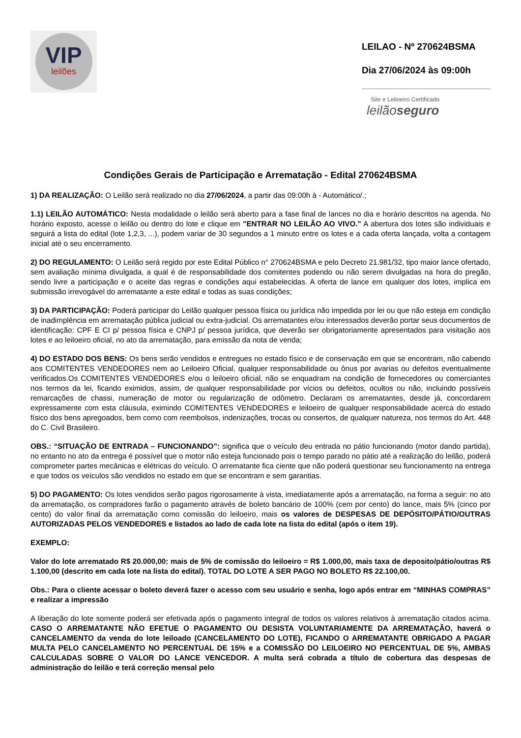VIP
leilões
LEILAO - Nº 270624BSMA
Dia 27/06/2024 às 09:00h
Site e Leiloeiro Certificado
leilãoseguro
Condições Gerais de Participação e Arrematação - Edital 270624BSMA
1) DA REALIZAÇÃO: O Leilão será realizado no dia 27/06/2024, a partir das 09:00h à - Automático/.;
1.1) LEILÃO AUTOMÁTICO: Nesta modalidade o leilão será aberto para a fase final de lances no dia e horário descritos na agenda. No horário exposto, acesse o leilão ou dentro do lote e clique em "ENTRAR NO LEILÃO AO VIVO." A abertura dos lotes são individuais e seguirá a lista do edital (lote 1,2,3, ...), podem variar de 30 segundos a 1 minuto entre os lotes e a cada oferta lançada, volta a contagem inicial até o seu encerramento.
2) DO REGULAMENTO: O Leilão será regido por este Edital Público n° 270624BSMA e pelo Decreto 21.981/32, tipo maior lance ofertado, sem avaliação mínima divulgada, a qual é de responsabilidade dos comitentes podendo ou não serem divulgadas na hora do pregão, sendo livre a participação e o aceite das regras e condições aqui estabelecidas. A oferta de lance em qualquer dos lotes, implica em submissão irrevogável do arrematante a este edital e todas as suas condições;
3) DA PARTICIPAÇÃO: Poderá participar do Leilão qualquer pessoa física ou jurídica não impedida por lei ou que não esteja em condição de inadimplência em arrematação pública judicial ou extra-judicial. Os arrematantes e/ou interessados deverão portar seus documentos de identificação: CPF E CI p/ pessoa física e CNPJ p/ pessoa jurídica, que deverão ser obrigatoriamente apresentados para visitação aos lotes e ao leiloeiro oficial, no ato da arrematação, para emissão da nota de venda;
4) DO ESTADO DOS BENS: Os bens serão vendidos e entregues no estado físico e de conservação em que se encontram, não cabendo aos COMITENTES VENDEDORES nem ao Leiloeiro Oficial, qualquer responsabilidade ou ônus por avarias ou defeitos eventualmente verificados.Os COMITENTES VENDEDORES e/ou o leiloeiro oficial, não se enquadram na condição de fornecedores ou comerciantes nos termos da lei, ficando eximidos, assim, de qualquer responsabilidade por vícios ou defeitos, ocultos ou não, incluindo possíveis remarcações de chassi, numeração de motor ou regularização de odômetro. Declaram os arrematantes, desde já, concordarem expressamente com esta cláusula, eximindo COMITENTES VENDEDORES e leiloeiro de qualquer responsabilidade acerca do estado físico dos bens apregoados, bem como com reembolsos, indenizações, trocas ou consertos, de qualquer natureza, nos termos do Art. 448 do C. Civil Brasileiro.
OBS.: “SITUAÇÃO DE ENTRADA – FUNCIONANDO”: significa que o veículo deu entrada no pátio funcionando (motor dando partida), no entanto no ato da entrega é possível que o motor não esteja funcionado pois o tempo parado no pátio até a realização do leilão, poderá comprometer partes mecânicas e elétricas do veículo. O arrematante fica ciente que não poderá questionar seu funcionamento na entrega e que todos os veículos são vendidos no estado em que se encontram e sem garantias.
5) DO PAGAMENTO: Os lotes vendidos serão pagos rigorosamente à vista, imediatamente após a arrematação, na forma a seguir: no ato da arrematação, os compradores farão o pagamento através de boleto bancário de 100% (cem por cento) do lance, mais 5% (cinco por cento) do valor final da arrematação como comissão do leiloeiro, mais os valores de DESPESAS DE DEPÓSITO/PÁTIO/OUTRAS AUTORIZADAS PELOS VENDEDORES e listados ao lado de cada lote na lista do edital (após o item 19).
EXEMPLO:
Valor do lote arrematado R$ 20.000,00: mais de 5% de comissão do leiloeiro = R$ 1.000,00, mais taxa de deposito/pátio/outras R$ 1.100,00 (descrito em cada lote na lista do edital). TOTAL DO LOTE A SER PAGO NO BOLETO R$ 22.100,00.
Obs.: Para o cliente acessar o boleto deverá fazer o acesso com seu usuário e senha, logo após entrar em “MINHAS COMPRAS” e realizar a impressão
A liberação do lote somente poderá ser efetivada após o pagamento integral de todos os valores relativos à arrematação citados acima. CASO O ARREMATANTE NÃO EFETUE O PAGAMENTO OU DESISTA VOLUNTARIAMENTE DA ARREMATAÇÃO, haverá o CANCELAMENTO da venda do lote leiloado (CANCELAMENTO DO LOTE), FICANDO O ARREMATANTE OBRIGADO A PAGAR MULTA PELO CANCELAMENTO NO PERCENTUAL DE 15% e a COMISSÃO DO LEILOEIRO NO PERCENTUAL DE 5%, AMBAS CALCULADAS SOBRE O VALOR DO LANCE VENCEDOR. A multa será cobrada a título de cobertura das despesas de administração do leilão e terá correção mensal pelo